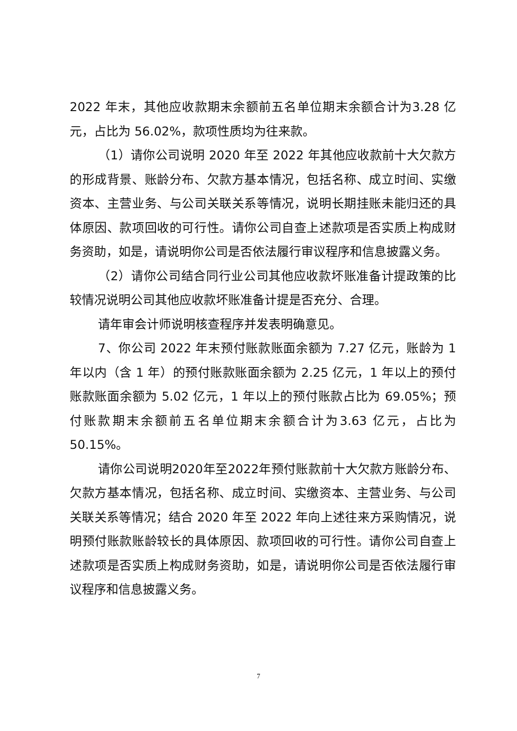2022 年末，其他应收款期末余额前五名单位期末余额合计为3.28 亿元，占比为 56.02%，款项性质均为往来款。
（1）请你公司说明 2020 年至 2022 年其他应收款前十大欠款方的形成背景、账龄分布、欠款方基本情况，包括名称、成立时间、实缴资本、主营业务、与公司关联关系等情况，说明长期挂账未能归还的具体原因、款项回收的可行性。请你公司自查上述款项是否实质上构成财务资助，如是，请说明你公司是否依法履行审议程序和信息披露义务。
（2）请你公司结合同行业公司其他应收款坏账准备计提政策的比较情况说明公司其他应收款坏账准备计提是否充分、合理。
请年审会计师说明核查程序并发表明确意见。
7、你公司 2022 年末预付账款账面余额为 7.27 亿元，账龄为 1 年以内（含 1 年）的预付账款账面余额为 2.25 亿元，1 年以上的预付账款账面余额为 5.02 亿元，1 年以上的预付账款占比为 69.05%；预付账款期末余额前五名单位期末余额合计为3.63 亿元，占比为 50.15%。
请你公司说明2020年至2022年预付账款前十大欠款方账龄分布、欠款方基本情况，包括名称、成立时间、实缴资本、主营业务、与公司关联关系等情况；结合 2020 年至 2022 年向上述往来方采购情况，说明预付账款账龄较长的具体原因、款项回收的可行性。请你公司自查上述款项是否实质上构成财务资助，如是，请说明你公司是否依法履行审议程序和信息披露义务。
7